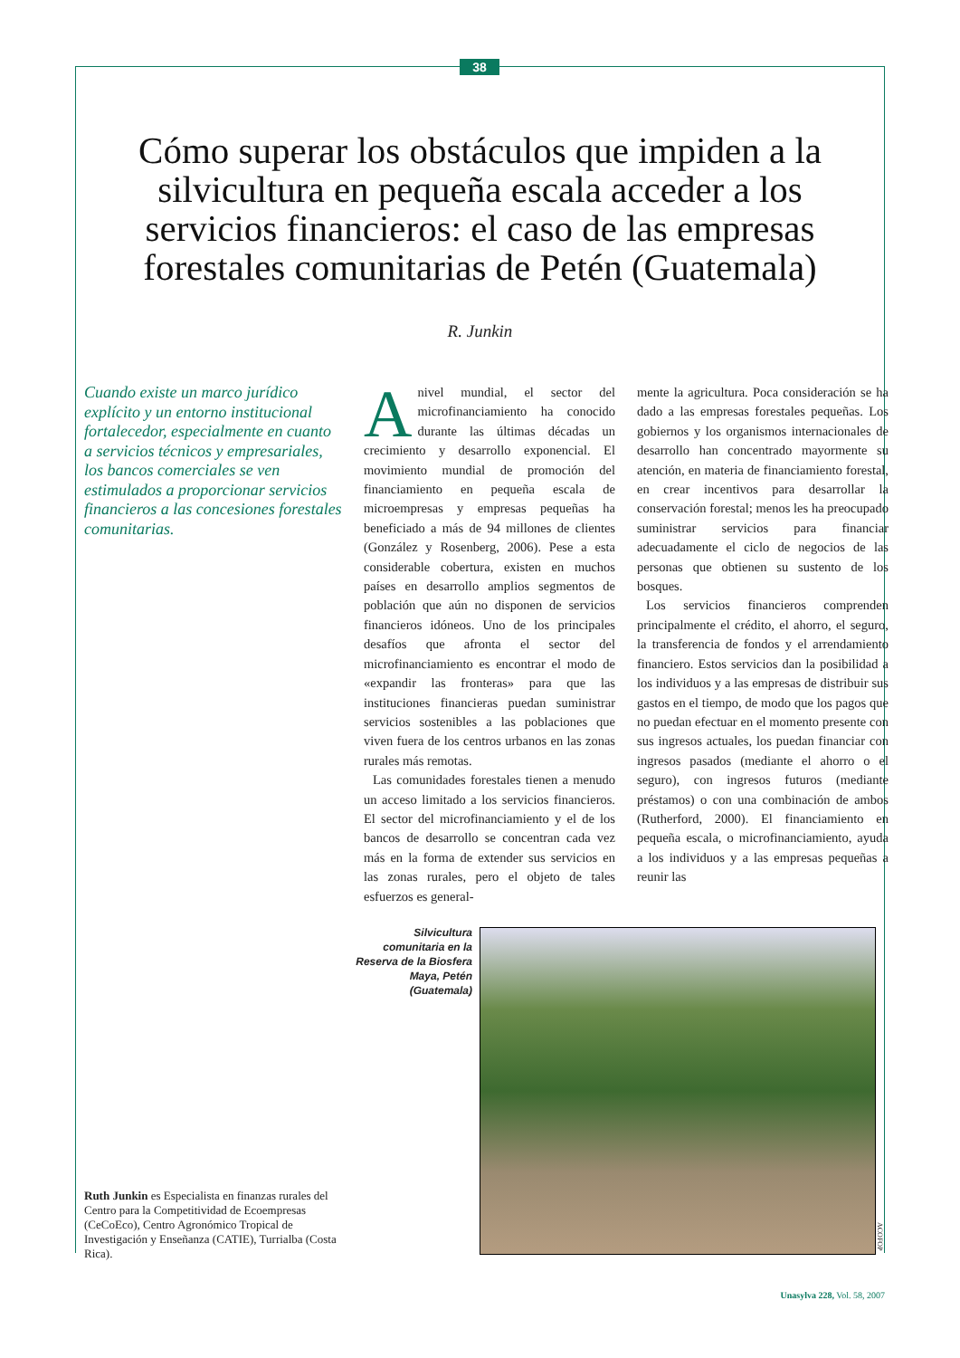38
Cómo superar los obstáculos que impiden a la silvicultura en pequeña escala acceder a los servicios financieros: el caso de las empresas forestales comunitarias de Petén (Guatemala)
R. Junkin
Cuando existe un marco jurídico explícito y un entorno institucional fortalecedor, especialmente en cuanto a servicios técnicos y empresariales, los bancos comerciales se ven estimulados a proporcionar servicios financieros a las concesiones forestales comunitarias.
Anivel mundial, el sector del microfinanciamiento ha conocido durante las últimas décadas un crecimiento y desarrollo exponencial. El movimiento mundial de promoción del financiamiento en pequeña escala de microempresas y empresas pequeñas ha beneficiado a más de 94 millones de clientes (González y Rosenberg, 2006). Pese a esta considerable cobertura, existen en muchos países en desarrollo amplios segmentos de población que aún no disponen de servicios financieros idóneos. Uno de los principales desafíos que afronta el sector del microfinanciamiento es encontrar el modo de «expandir las fronteras» para que las instituciones financieras puedan suministrar servicios sostenibles a las poblaciones que viven fuera de los centros urbanos en las zonas rurales más remotas.
Las comunidades forestales tienen a menudo un acceso limitado a los servicios financieros. El sector del microfinanciamiento y el de los bancos de desarrollo se concentran cada vez más en la forma de extender sus servicios en las zonas rurales, pero el objeto de tales esfuerzos es general-
mente la agricultura. Poca consideración se ha dado a las empresas forestales pequeñas. Los gobiernos y los organismos internacionales de desarrollo han concentrado mayormente su atención, en materia de financiamiento forestal, en crear incentivos para desarrollar la conservación forestal; menos les ha preocupado suministrar servicios para financiar adecuadamente el ciclo de negocios de las personas que obtienen su sustento de los bosques.
Los servicios financieros comprenden principalmente el crédito, el ahorro, el seguro, la transferencia de fondos y el arrendamiento financiero. Estos servicios dan la posibilidad a los individuos y a las empresas de distribuir sus gastos en el tiempo, de modo que los pagos que no puedan efectuar en el momento presente con sus ingresos actuales, los puedan financiar con ingresos pasados (mediante el ahorro o el seguro), con ingresos futuros (mediante préstamos) o con una combinación de ambos (Rutherford, 2000). El financiamiento en pequeña escala, o microfinanciamiento, ayuda a los individuos y a las empresas pequeñas a reunir las
Silvicultura comunitaria en la Reserva de la Biosfera Maya, Petén (Guatemala)
ACOFOP
Ruth Junkin es Especialista en finanzas rurales del Centro para la Competitividad de Ecoempresas (CeCoEco), Centro Agronómico Tropical de Investigación y Enseñanza (CATIE), Turrialba (Costa Rica).
Unasylva 228, Vol. 58, 2007